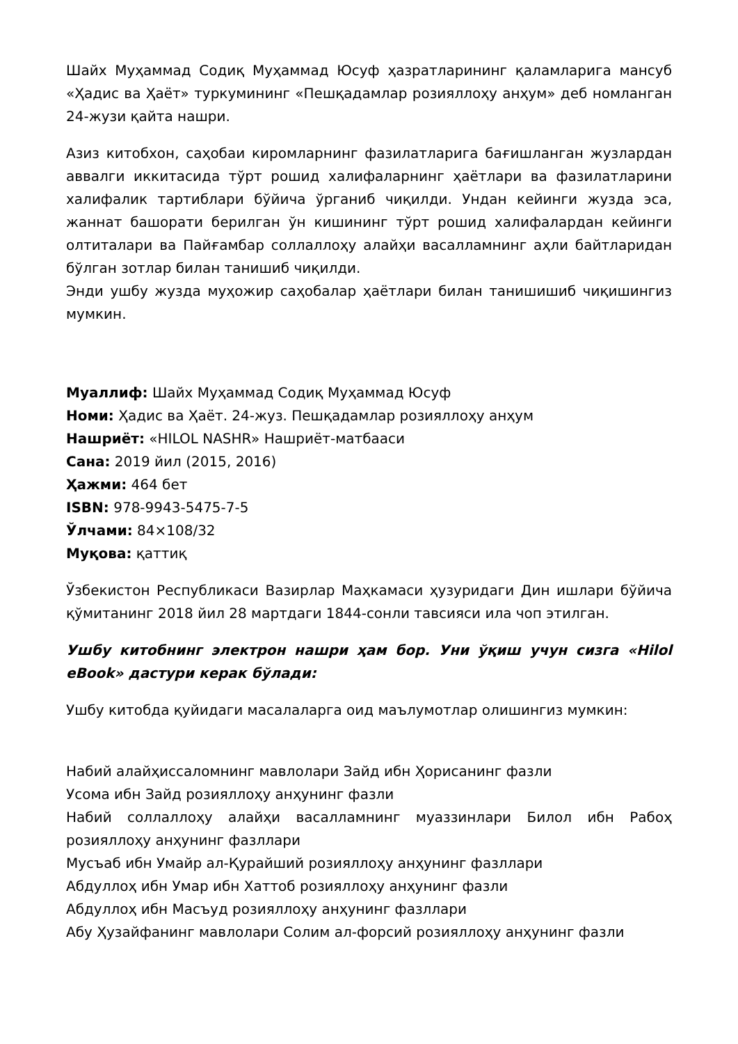Шайх Муҳаммад Содиқ Муҳаммад Юсуф ҳазратларининг қаламларига мансуб «Ҳадис ва Ҳаёт» туркумининг «Пешқадамлар розияллоҳу анҳум» деб номланган 24-жузи қайта нашри.
Азиз китобхон, саҳобаи киромларнинг фазилатларига бағишланган жузлардан аввалги иккитасида тўрт рошид халифаларнинг ҳаётлари ва фазилатларини халифалик тартиблари бўйича ўрганиб чиқилди. Ундан кейинги жузда эса, жаннат башорати берилган ўн кишининг тўрт рошид халифалардан кейинги олтиталари ва Пайғамбар соллаллоҳу алайҳи васалламнинг аҳли байтларидан бўлган зотлар билан танишиб чиқилди.
Энди ушбу жузда муҳожир саҳобалар ҳаётлари билан танишишиб чиқишингиз мумкин.
Муаллиф: Шайх Муҳаммад Содиқ Муҳаммад Юсуф
Номи: Ҳадис ва Ҳаёт. 24-жуз. Пешқадамлар розияллоҳу анҳум
Нашриёт: «HILOL NASHR» Нашриёт-матбааси
Сана: 2019 йил (2015, 2016)
Ҳажми: 464 бет
ISBN: 978-9943-5475-7-5
Ўлчами: 84×108/32
Муқова: қаттиқ
Ўзбекистон Республикаси Вазирлар Маҳкамаси ҳузуридаги Дин ишлари бўйича қўмитанинг 2018 йил 28 мартдаги 1844-сонли тавсияси ила чоп этилган.
Ушбу китобнинг электрон нашри ҳам бор. Уни ўқиш учун сизга «Hilol eBook» дастури керак бўлади:
Ушбу китобда қуйидаги масалаларга оид маълумотлар олишингиз мумкин:
Набий алайҳиссаломнинг мавлолари Зайд ибн Ҳорисанинг фазли
Усома ибн Зайд розияллоҳу анҳунинг фазли
Набий соллаллоҳу алайҳи васалламнинг муаззинлари Билол ибн Рабоҳ розияллоҳу анҳунинг фазллари
Мусъаб ибн Умайр ал-Қурайший розияллоҳу анҳунинг фазллари
Абдуллоҳ ибн Умар ибн Хаттоб розияллоҳу анҳунинг фазли
Абдуллоҳ ибн Масъуд розияллоҳу анҳунинг фазллари
Абу Ҳузайфанинг мавлолари Солим ал-форсий розияллоҳу анҳунинг фазли